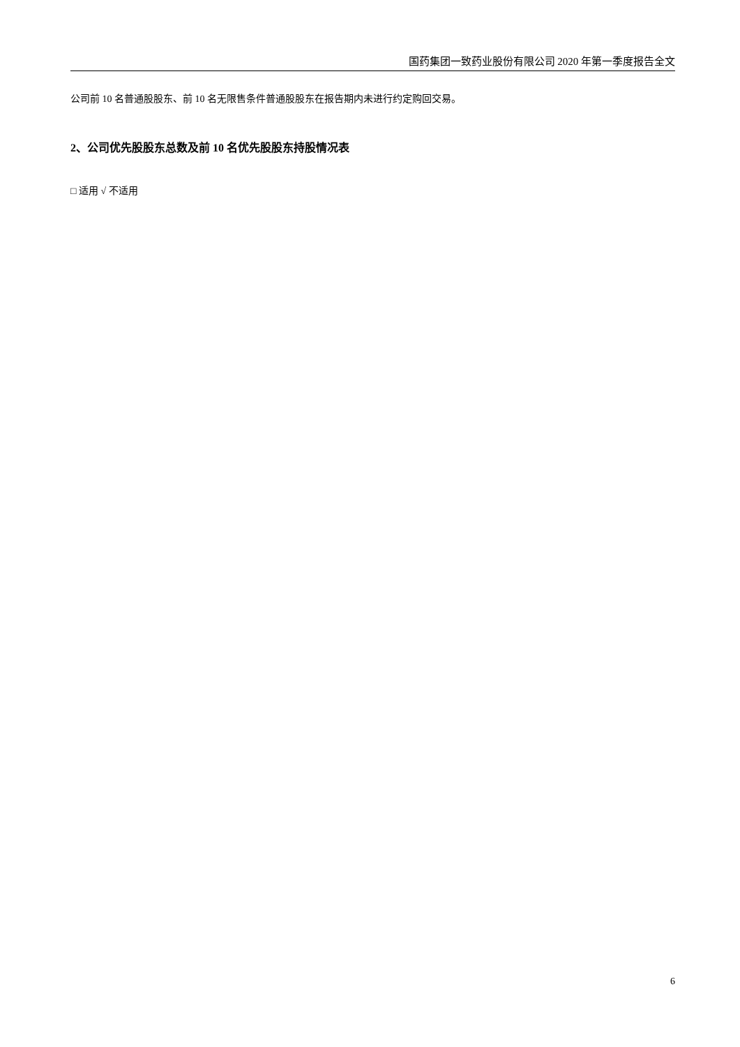国药集团一致药业股份有限公司 2020 年第一季度报告全文
公司前 10 名普通股股东、前 10 名无限售条件普通股股东在报告期内未进行约定购回交易。
2、公司优先股股东总数及前 10 名优先股股东持股情况表
□ 适用 √ 不适用
6